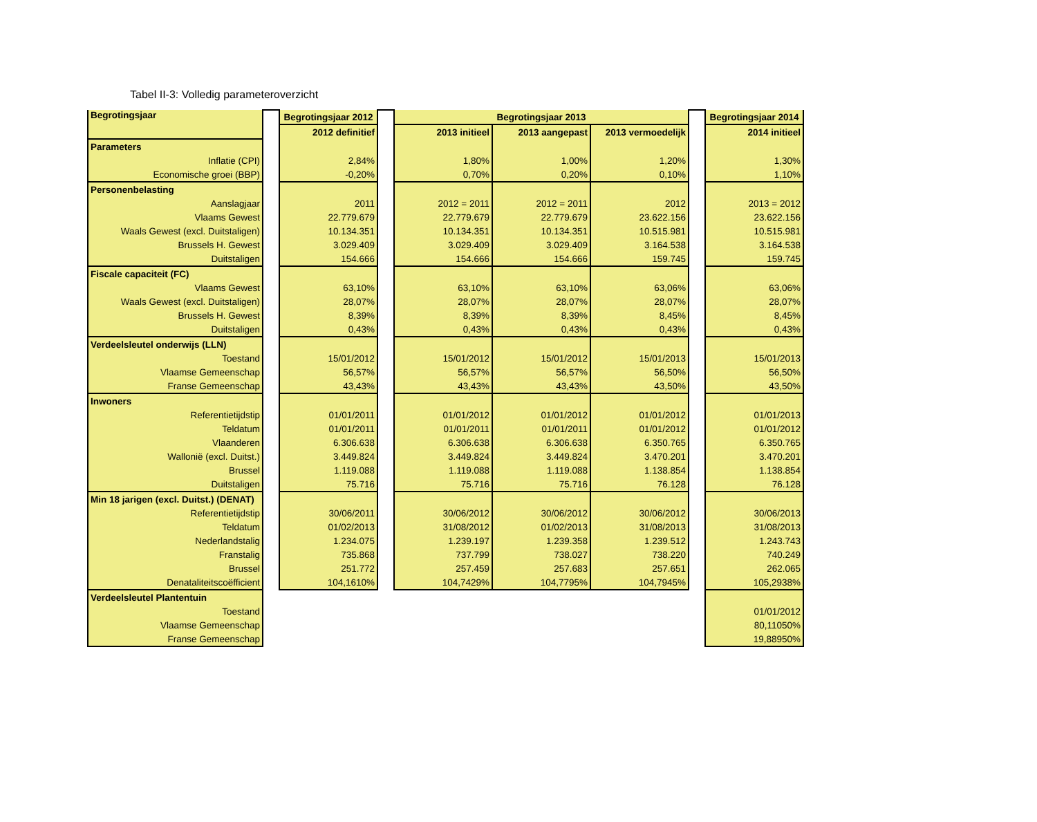Tabel II-3: Volledig parameteroverzicht
| Begrotingsjaar | | Begrotingsjaar 2012 | | Begrotingsjaar 2013 | | | | Begrotingsjaar 2014 |
| | | 2012 definitief | | 2013 initieel | 2013 aangepast | 2013 vermoedelijk | | 2014 initieel |
| Parameters | | | | | | | | |
| Inflatie (CPI) | | 2,84% | | 1,80% | 1,00% | 1,20% | | 1,30% |
| Economische groei (BBP) | | -0,20% | | 0,70% | 0,20% | 0,10% | | 1,10% |
| Personenbelasting | | | | | | | | |
| Aanslagjaar | | 2011 | | 2012 = 2011 | 2012 = 2011 | 2012 | | 2013 = 2012 |
| Vlaams Gewest | | 22.779.679 | | 22.779.679 | 22.779.679 | 23.622.156 | | 23.622.156 |
| Waals Gewest (excl. Duitstaligen) | | 10.134.351 | | 10.134.351 | 10.134.351 | 10.515.981 | | 10.515.981 |
| Brussels H. Gewest | | 3.029.409 | | 3.029.409 | 3.029.409 | 3.164.538 | | 3.164.538 |
| Duitstaligen | | 154.666 | | 154.666 | 154.666 | 159.745 | | 159.745 |
| Fiscale capaciteit (FC) | | | | | | | | |
| Vlaams Gewest | | 63,10% | | 63,10% | 63,10% | 63,06% | | 63,06% |
| Waals Gewest (excl. Duitstaligen) | | 28,07% | | 28,07% | 28,07% | 28,07% | | 28,07% |
| Brussels H. Gewest | | 8,39% | | 8,39% | 8,39% | 8,45% | | 8,45% |
| Duitstaligen | | 0,43% | | 0,43% | 0,43% | 0,43% | | 0,43% |
| Verdeelsleutel onderwijs (LLN) | | | | | | | | |
| Toestand | | 15/01/2012 | | 15/01/2012 | 15/01/2012 | 15/01/2013 | | 15/01/2013 |
| Vlaamse Gemeenschap | | 56,57% | | 56,57% | 56,57% | 56,50% | | 56,50% |
| Franse Gemeenschap | | 43,43% | | 43,43% | 43,43% | 43,50% | | 43,50% |
| Inwoners | | | | | | | | |
| Referentietijdstip | | 01/01/2011 | | 01/01/2012 | 01/01/2012 | 01/01/2012 | | 01/01/2013 |
| Teldatum | | 01/01/2011 | | 01/01/2011 | 01/01/2011 | 01/01/2012 | | 01/01/2012 |
| Vlaanderen | | 6.306.638 | | 6.306.638 | 6.306.638 | 6.350.765 | | 6.350.765 |
| Wallonië (excl. Duitst.) | | 3.449.824 | | 3.449.824 | 3.449.824 | 3.470.201 | | 3.470.201 |
| Brussel | | 1.119.088 | | 1.119.088 | 1.119.088 | 1.138.854 | | 1.138.854 |
| Duitstaligen | | 75.716 | | 75.716 | 75.716 | 76.128 | | 76.128 |
| Min 18 jarigen (excl. Duitst.) (DENAT) | | | | | | | | |
| Referentietijdstip | | 30/06/2011 | | 30/06/2012 | 30/06/2012 | 30/06/2012 | | 30/06/2013 |
| Teldatum | | 01/02/2013 | | 31/08/2012 | 01/02/2013 | 31/08/2013 | | 31/08/2013 |
| Nederlandstalig | | 1.234.075 | | 1.239.197 | 1.239.358 | 1.239.512 | | 1.243.743 |
| Franstalig | | 735.868 | | 737.799 | 738.027 | 738.220 | | 740.249 |
| Brussel | | 251.772 | | 257.459 | 257.683 | 257.651 | | 262.065 |
| Denataliteitscoëfficient | | 104,1610% | | 104,7429% | 104,7795% | 104,7945% | | 105,2938% |
| Verdeelsleutel Plantentuin | | | | | | | | |
| Toestand | | | | | | | | 01/01/2012 |
| Vlaamse Gemeenschap | | | | | | | | 80,11050% |
| Franse Gemeenschap | | | | | | | | 19,88950% |